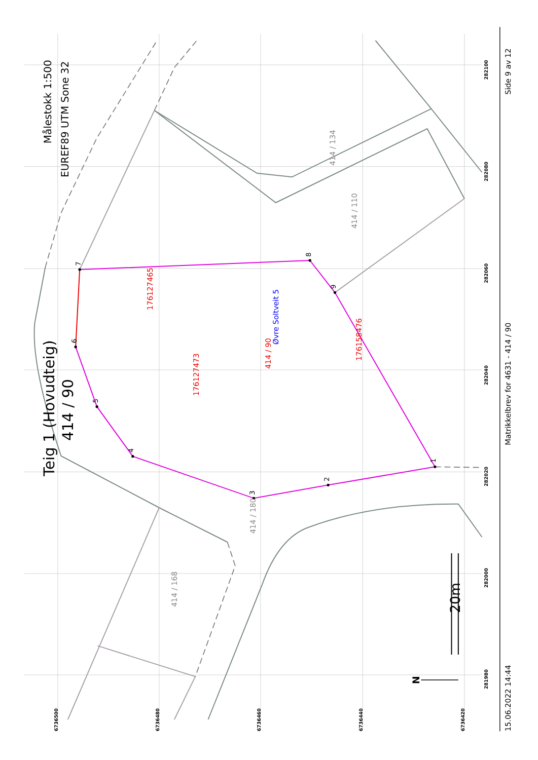Målestokk 1:500
EUREF89 UTM Sone 32
Teig 1 (Hovudteig)
414 / 90
176127465
176127473
176158476
414 / 90
Øvre Soltveit 5
414 / 134
414 / 110
414 / 180
414 / 168
1
2
3
4
5
6
7
8
9
20m
N
6736500
6736480
6736460
6736440
6736420
281980
282000
282020
282040
282060
282080
282100
Side 9 av 12
Matrikkelbrev for 4631 - 414 / 90
15.06.2022 14:44